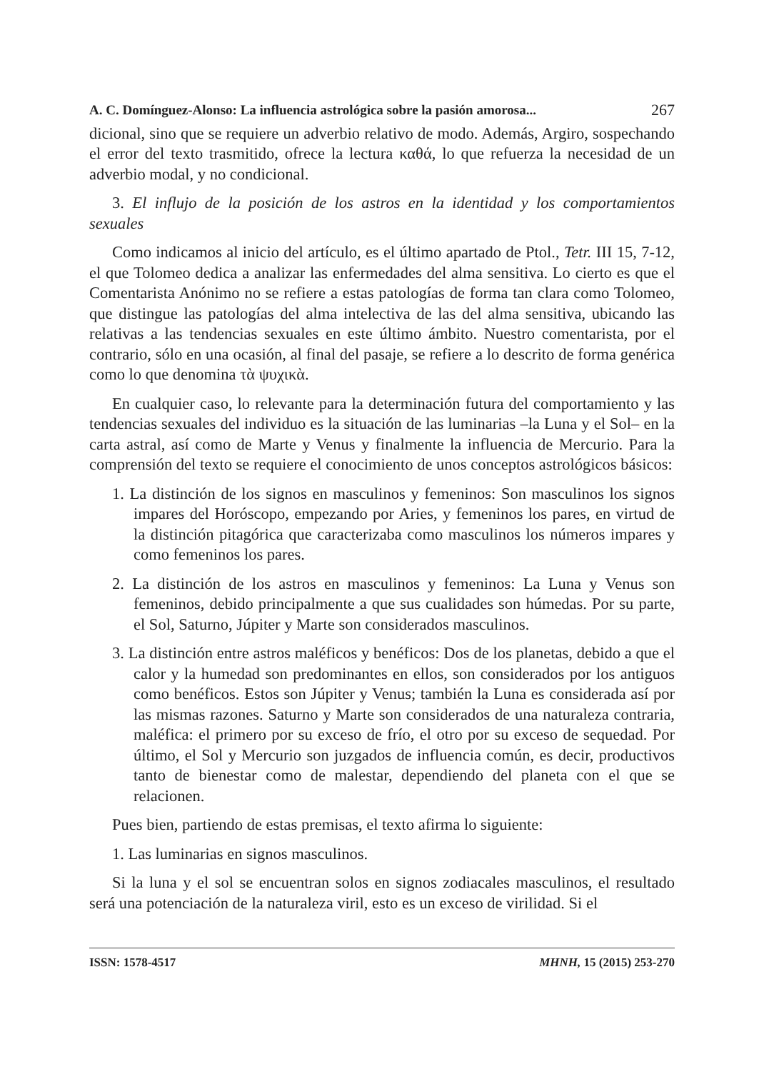A. C. Domínguez-Alonso: La influencia astrológica sobre la pasión amorosa... 267
dicional, sino que se requiere un adverbio relativo de modo. Además, Argiro, sospechando el error del texto trasmitido, ofrece la lectura καθά, lo que refuerza la necesidad de un adverbio modal, y no condicional.
3. El influjo de la posición de los astros en la identidad y los comportamientos sexuales
Como indicamos al inicio del artículo, es el último apartado de Ptol., Tetr. III 15, 7-12, el que Tolomeo dedica a analizar las enfermedades del alma sensitiva. Lo cierto es que el Comentarista Anónimo no se refiere a estas patologías de forma tan clara como Tolomeo, que distingue las patologías del alma intelectiva de las del alma sensitiva, ubicando las relativas a las tendencias sexuales en este último ámbito. Nuestro comentarista, por el contrario, sólo en una ocasión, al final del pasaje, se refiere a lo descrito de forma genérica como lo que denomina τὰ ψυχικὰ.
En cualquier caso, lo relevante para la determinación futura del comportamiento y las tendencias sexuales del individuo es la situación de las luminarias –la Luna y el Sol– en la carta astral, así como de Marte y Venus y finalmente la influencia de Mercurio. Para la comprensión del texto se requiere el conocimiento de unos conceptos astrológicos básicos:
1. La distinción de los signos en masculinos y femeninos: Son masculinos los signos impares del Horóscopo, empezando por Aries, y femeninos los pares, en virtud de la distinción pitagórica que caracterizaba como masculinos los números impares y como femeninos los pares.
2. La distinción de los astros en masculinos y femeninos: La Luna y Venus son femeninos, debido principalmente a que sus cualidades son húmedas. Por su parte, el Sol, Saturno, Júpiter y Marte son considerados masculinos.
3. La distinción entre astros maléficos y benéficos: Dos de los planetas, debido a que el calor y la humedad son predominantes en ellos, son considerados por los antiguos como benéficos. Estos son Júpiter y Venus; también la Luna es considerada así por las mismas razones. Saturno y Marte son considerados de una naturaleza contraria, maléfica: el primero por su exceso de frío, el otro por su exceso de sequedad. Por último, el Sol y Mercurio son juzgados de influencia común, es decir, productivos tanto de bienestar como de malestar, dependiendo del planeta con el que se relacionen.
Pues bien, partiendo de estas premisas, el texto afirma lo siguiente:
1. Las luminarias en signos masculinos.
Si la luna y el sol se encuentran solos en signos zodiacales masculinos, el resultado será una potenciación de la naturaleza viril, esto es un exceso de virilidad. Si el
ISSN: 1578-4517 MHNH, 15 (2015) 253-270